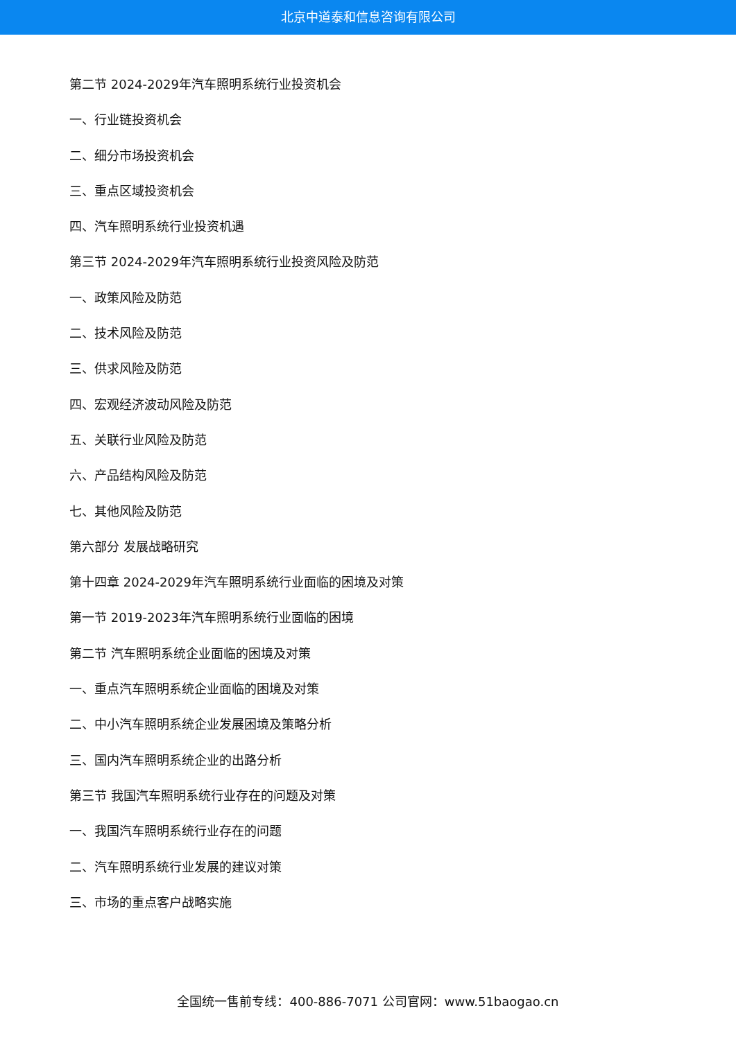北京中道泰和信息咨询有限公司
第二节 2024-2029年汽车照明系统行业投资机会
一、行业链投资机会
二、细分市场投资机会
三、重点区域投资机会
四、汽车照明系统行业投资机遇
第三节 2024-2029年汽车照明系统行业投资风险及防范
一、政策风险及防范
二、技术风险及防范
三、供求风险及防范
四、宏观经济波动风险及防范
五、关联行业风险及防范
六、产品结构风险及防范
七、其他风险及防范
第六部分 发展战略研究
第十四章 2024-2029年汽车照明系统行业面临的困境及对策
第一节 2019-2023年汽车照明系统行业面临的困境
第二节 汽车照明系统企业面临的困境及对策
一、重点汽车照明系统企业面临的困境及对策
二、中小汽车照明系统企业发展困境及策略分析
三、国内汽车照明系统企业的出路分析
第三节 我国汽车照明系统行业存在的问题及对策
一、我国汽车照明系统行业存在的问题
二、汽车照明系统行业发展的建议对策
三、市场的重点客户战略实施
全国统一售前专线：400-886-7071 公司官网：www.51baogao.cn